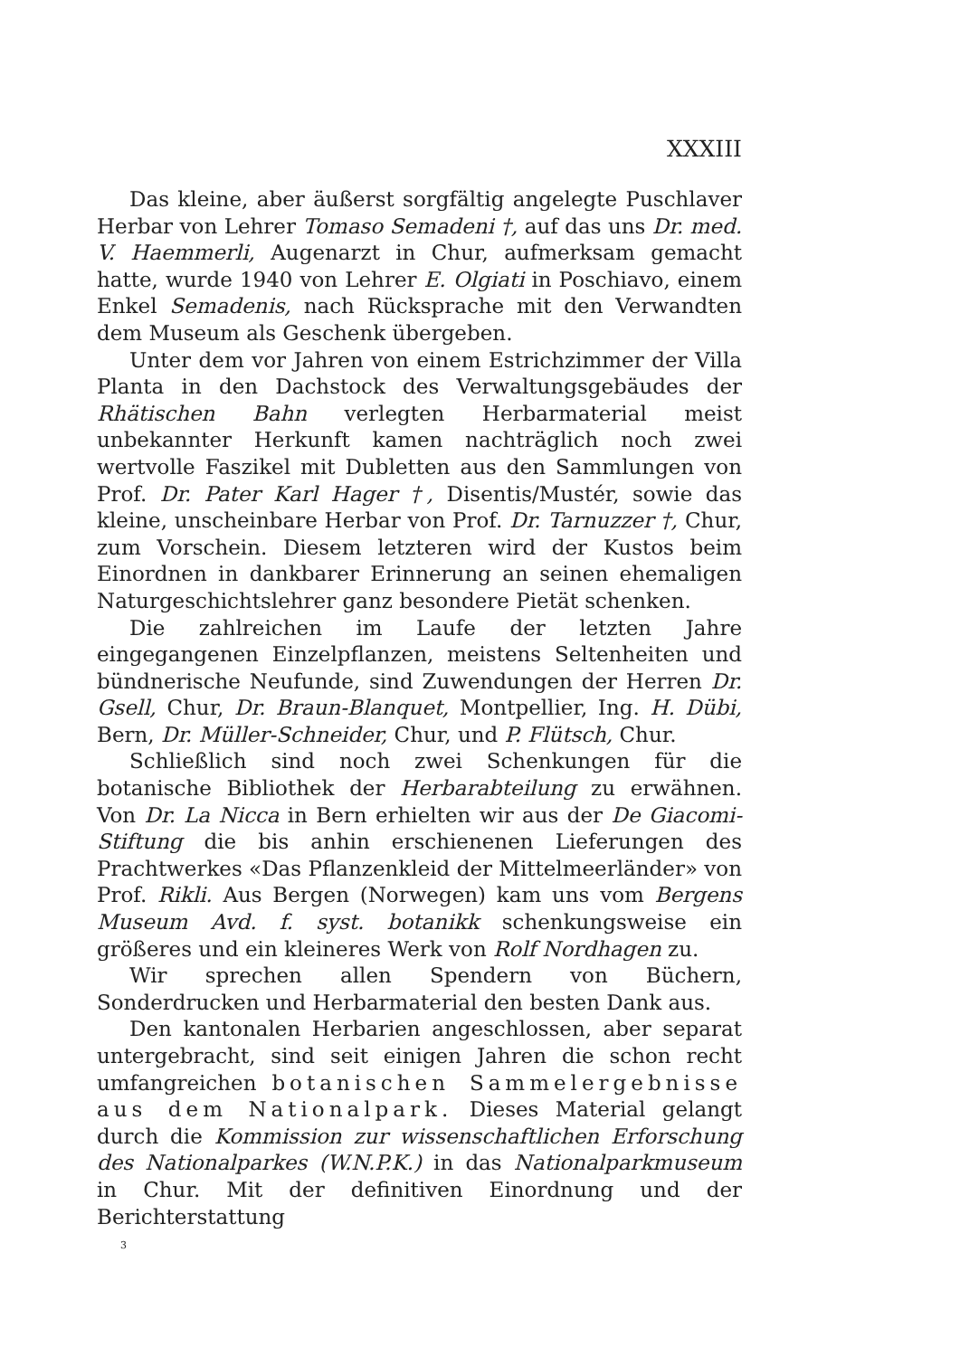XXXIII
Das kleine, aber äußerst sorgfältig angelegte Puschlaver Herbar von Lehrer Tomaso Semadeni †, auf das uns Dr. med. V. Haemmerli, Augenarzt in Chur, aufmerksam gemacht hatte, wurde 1940 von Lehrer E. Olgiati in Poschiavo, einem Enkel Semadenis, nach Rücksprache mit den Verwandten dem Museum als Geschenk übergeben.
Unter dem vor Jahren von einem Estrichzimmer der Villa Planta in den Dachstock des Verwaltungsgebäudes der Rhätischen Bahn verlegten Herbarmaterial meist unbekannter Herkunft kamen nachträglich noch zwei wertvolle Faszikel mit Dubletten aus den Sammlungen von Prof. Dr. Pater Karl Hager †, Disentis/Mustér, sowie das kleine, unscheinbare Herbar von Prof. Dr. Tarnuzzer †, Chur, zum Vorschein. Diesem letzteren wird der Kustos beim Einordnen in dankbarer Erinnerung an seinen ehemaligen Naturgeschichtslehrer ganz besondere Pietät schenken.
Die zahlreichen im Laufe der letzten Jahre eingegangenen Einzelpflanzen, meistens Seltenheiten und bündnerische Neufunde, sind Zuwendungen der Herren Dr. Gsell, Chur, Dr. Braun-Blanquet, Montpellier, Ing. H. Dübi, Bern, Dr. Müller-Schneider, Chur, und P. Flütsch, Chur.
Schließlich sind noch zwei Schenkungen für die botanische Bibliothek der Herbarabteilung zu erwähnen. Von Dr. La Nicca in Bern erhielten wir aus der De Giacomi-Stiftung die bis anhin erschienenen Lieferungen des Prachtwerkes «Das Pflanzenkleid der Mittelmeerländer» von Prof. Rikli. Aus Bergen (Norwegen) kam uns vom Bergens Museum Avd. f. syst. botanikk schenkungsweise ein größeres und ein kleineres Werk von Rolf Nordhagen zu.
Wir sprechen allen Spendern von Büchern, Sonderdrucken und Herbarmaterial den besten Dank aus.
Den kantonalen Herbarien angeschlossen, aber separat untergebracht, sind seit einigen Jahren die schon recht umfangreichen botanischen Sammelergebnisse aus dem Nationalpark. Dieses Material gelangt durch die Kommission zur wissenschaftlichen Erforschung des Nationalparkes (W.N.P.K.) in das Nationalparkmuseum in Chur. Mit der definitiven Einordnung und der Berichterstattung
3